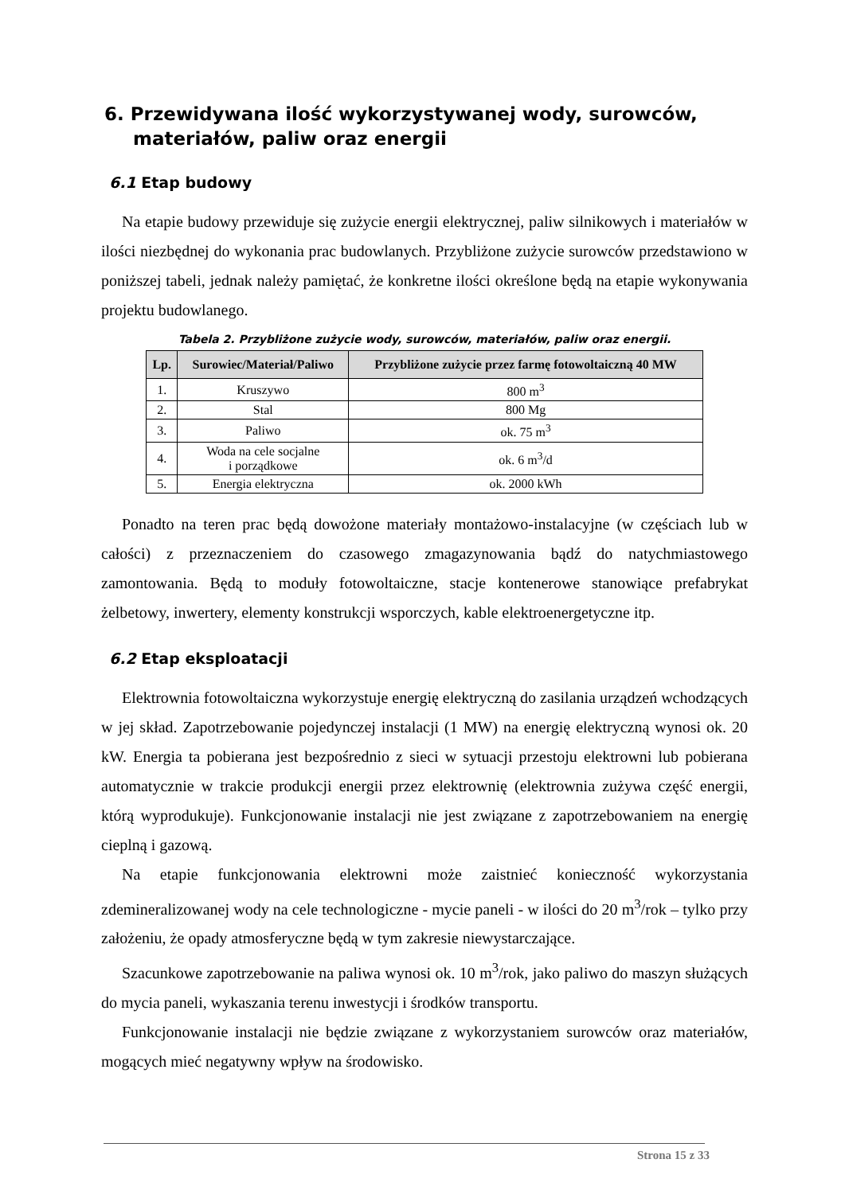6. Przewidywana ilość wykorzystywanej wody, surowców, materiałów, paliw oraz energii
6.1 Etap budowy
Na etapie budowy przewiduje się zużycie energii elektrycznej, paliw silnikowych i materiałów w ilości niezbędnej do wykonania prac budowlanych. Przybliżone zużycie surowców przedstawiono w poniższej tabeli, jednak należy pamiętać, że konkretne ilości określone będą na etapie wykonywania projektu budowlanego.
Tabela 2. Przybliżone zużycie wody, surowców, materiałów, paliw oraz energii.
| Lp. | Surowiec/Materiał/Paliwo | Przybliżone zużycie przez farmę fotowoltaiczną 40 MW |
| --- | --- | --- |
| 1. | Kruszywo | 800 m<sup>3</sup> |
| 2. | Stal | 800 Mg |
| 3. | Paliwo | ok. 75 m<sup>3</sup> |
| 4. | Woda na cele socjalne i porządkowe | ok. 6 m<sup>3</sup>/d |
| 5. | Energia elektryczna | ok. 2000 kWh |
Ponadto na teren prac będą dowożone materiały montażowo-instalacyjne (w częściach lub w całości) z przeznaczeniem do czasowego zmagazynowania bądź do natychmiastowego zamontowania. Będą to moduły fotowoltaiczne, stacje kontenerowe stanowiące prefabrykat żelbetowy, inwertery, elementy konstrukcji wsporczych, kable elektroenergetyczne itp.
6.2 Etap eksploatacji
Elektrownia fotowoltaiczna wykorzystuje energię elektryczną do zasilania urządzeń wchodzących w jej skład. Zapotrzebowanie pojedynczej instalacji (1 MW) na energię elektryczną wynosi ok. 20 kW. Energia ta pobierana jest bezpośrednio z sieci w sytuacji przestoju elektrowni lub pobierana automatycznie w trakcie produkcji energii przez elektrownię (elektrownia zużywa część energii, którą wyprodukuje). Funkcjonowanie instalacji nie jest związane z zapotrzebowaniem na energię cieplną i gazową.
Na etapie funkcjonowania elektrowni może zaistnieć konieczność wykorzystania zdemineralizowanej wody na cele technologiczne - mycie paneli - w ilości do 20 m<sup>3</sup>/rok – tylko przy założeniu, że opady atmosferyczne będą w tym zakresie niewystarczające.
Szacunkowe zapotrzebowanie na paliwa wynosi ok. 10 m<sup>3</sup>/rok, jako paliwo do maszyn służących do mycia paneli, wykaszania terenu inwestycji i środków transportu.
Funkcjonowanie instalacji nie będzie związane z wykorzystaniem surowców oraz materiałów, mogących mieć negatywny wpływ na środowisko.
Strona 15 z 33